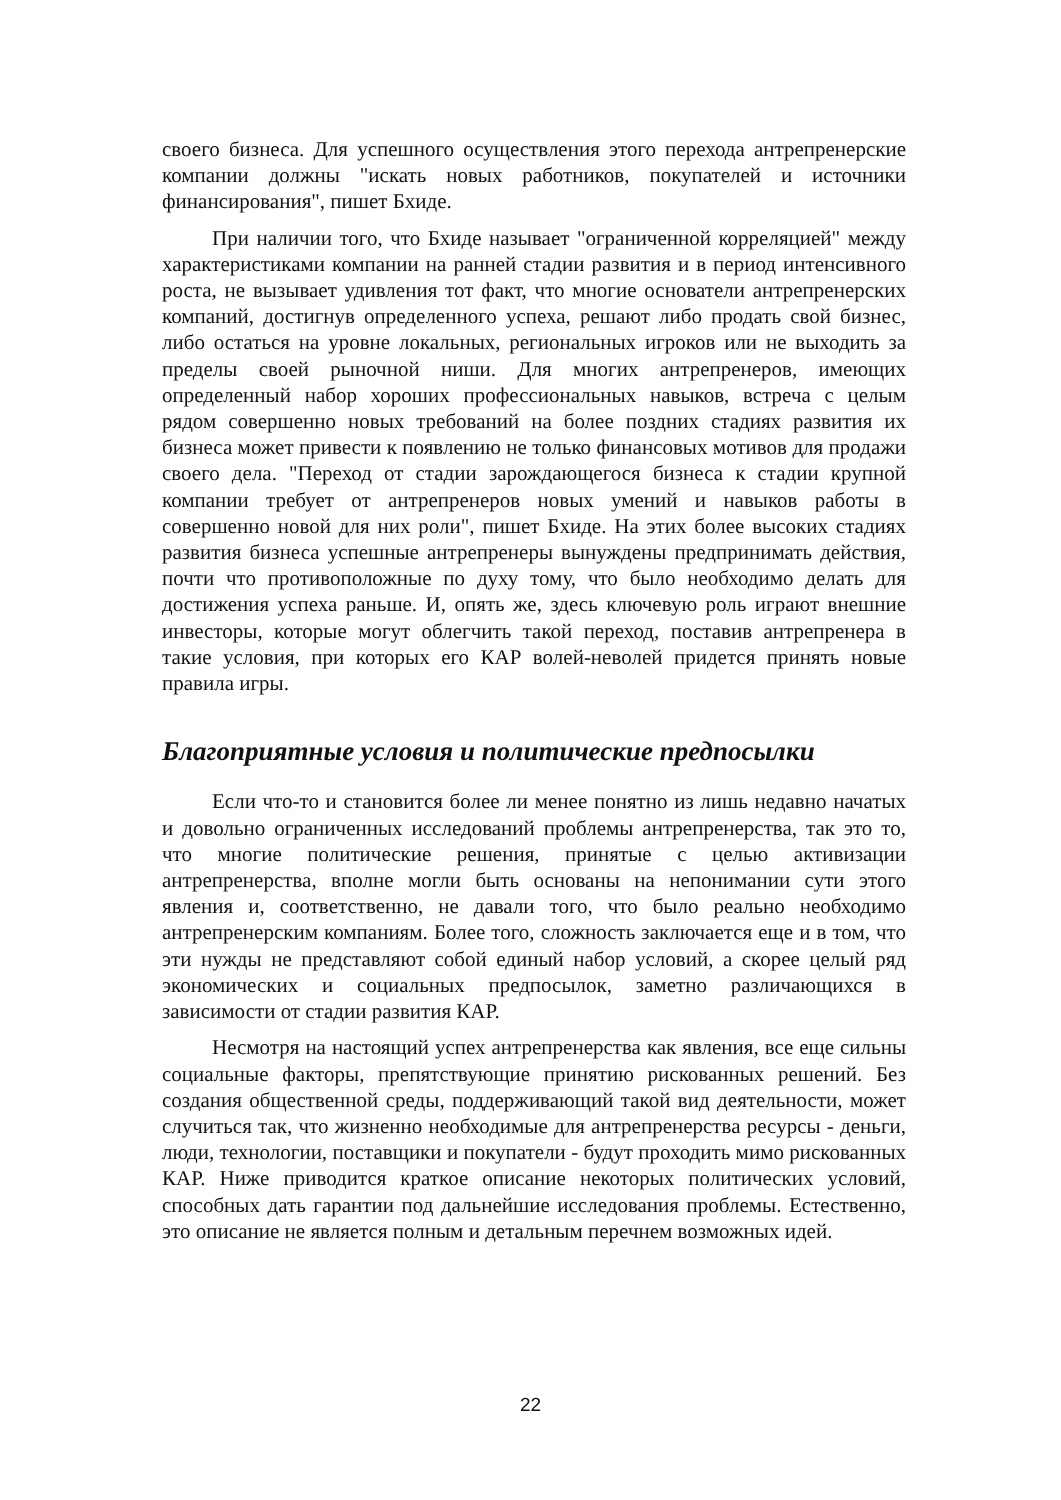своего бизнеса. Для успешного осуществления этого перехода антрепренерские компании должны "искать новых работников, покупателей и источники финансирования", пишет Бхиде.
При наличии того, что Бхиде называет "ограниченной корреляцией" между характеристиками компании на ранней стадии развития и в период интенсивного роста, не вызывает удивления тот факт, что многие основатели антрепренерских компаний, достигнув определенного успеха, решают либо продать свой бизнес, либо остаться на уровне локальных, региональных игроков или не выходить за пределы своей рыночной ниши. Для многих антрепренеров, имеющих определенный набор хороших профессиональных навыков, встреча с целым рядом совершенно новых требований на более поздних стадиях развития их бизнеса может привести к появлению не только финансовых мотивов для продажи своего дела. "Переход от стадии зарождающегося бизнеса к стадии крупной компании требует от антрепренеров новых умений и навыков работы в совершенно новой для них роли", пишет Бхиде. На этих более высоких стадиях развития бизнеса успешные антрепренеры вынуждены предпринимать действия, почти что противоположные по духу тому, что было необходимо делать для достижения успеха раньше. И, опять же, здесь ключевую роль играют внешние инвесторы, которые могут облегчить такой переход, поставив антрепренера в такие условия, при которых его КАР волей-неволей придется принять новые правила игры.
Благоприятные условия и политические предпосылки
Если что-то и становится более ли менее понятно из лишь недавно начатых и довольно ограниченных исследований проблемы антрепренерства, так это то, что многие политические решения, принятые с целью активизации антрепренерства, вполне могли быть основаны на непонимании сути этого явления и, соответственно, не давали того, что было реально необходимо антрепренерским компаниям. Более того, сложность заключается еще и в том, что эти нужды не представляют собой единый набор условий, а скорее целый ряд экономических и социальных предпосылок, заметно различающихся в зависимости от стадии развития КАР.
Несмотря на настоящий успех антрепренерства как явления, все еще сильны социальные факторы, препятствующие принятию рискованных решений. Без создания общественной среды, поддерживающий такой вид деятельности, может случиться так, что жизненно необходимые для антрепренерства ресурсы - деньги, люди, технологии, поставщики и покупатели - будут проходить мимо рискованных КАР. Ниже приводится краткое описание некоторых политических условий, способных дать гарантии под дальнейшие исследования проблемы. Естественно, это описание не является полным и детальным перечнем возможных идей.
22